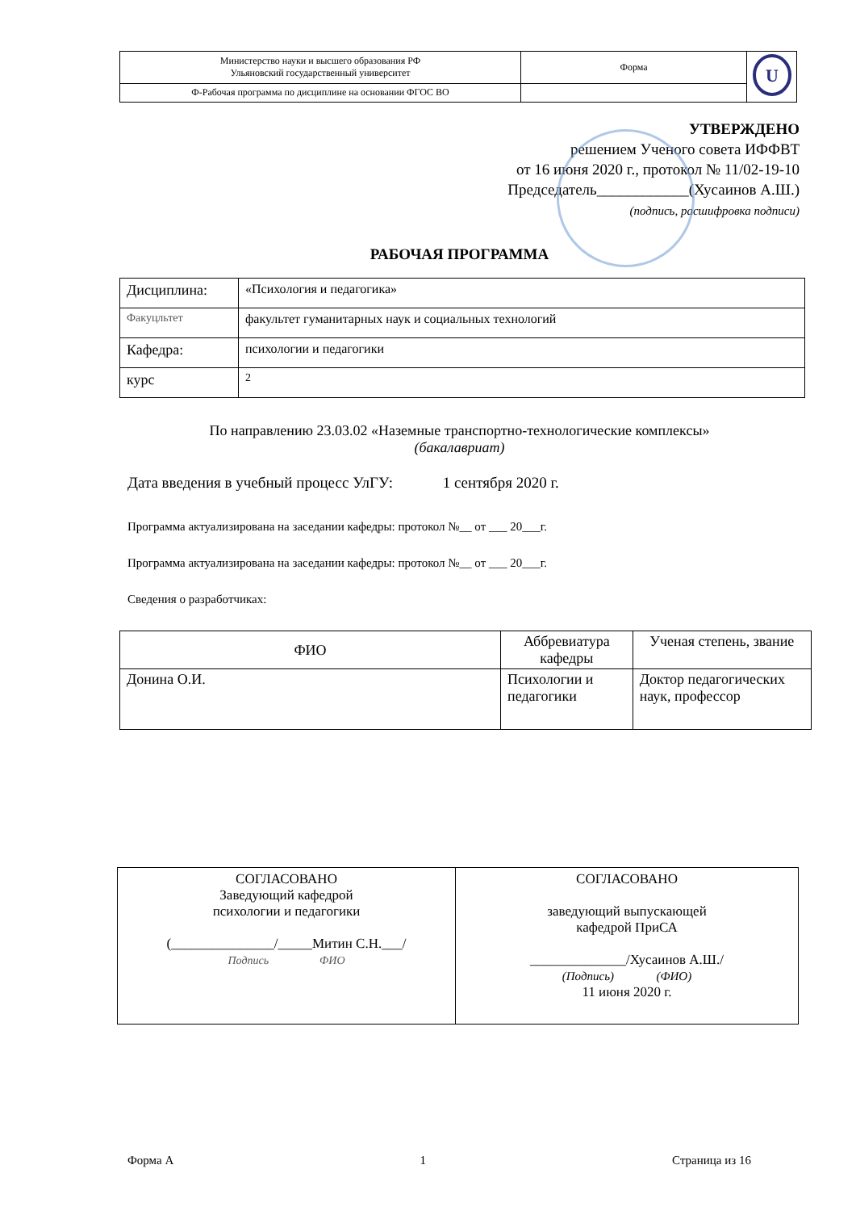| Министерство науки и высшего образования РФ Ульяновский государственный университет | Форма | U |
| Ф-Рабочая программа по дисциплине на основании ФГОС ВО | | |
УТВЕРЖДЕНО
решением Ученого совета ИФФВТ
от 16 июня 2020 г., протокол № 11/02-19-10
Председатель____________(Хусаинов А.Ш.)
(подпись, расшифровка подписи)
РАБОЧАЯ ПРОГРАММА
| Дисциплина: | «Психология и педагогика» |
| Факуцльтет | факультет гуманитарных наук и социальных технологий |
| Кафедра: | психологии и педагогики |
| курс | 2 |
По направлению 23.03.02 «Наземные транспортно-технологические комплексы»
(бакалавриат)
Дата введения в учебный процесс УлГУ: 1 сентября 2020 г.
Программа актуализирована на заседании кафедры: протокол №__ от ___ 20___г.
Программа актуализирована на заседании кафедры: протокол №__ от ___ 20___г.
Сведения о разработчиках:
| ФИО | Аббревиатура кафедры | Ученая степень, звание |
| --- | --- | --- |
| Донина О.И. | Психологии и педагогики | Доктор педагогических наук, профессор |
| СОГЛАСОВАНО Заведующий кафедрой психологии и педагогики (_______________/_____Митин С.Н.___/ Подпись ФИО | СОГЛАСОВАНО заведующий выпускающей кафедрой ПриСА ______________/Хусаинов А.Ш./ (Подпись) (ФИО) 11 июня 2020 г. |
Форма А 1 Страница из 16